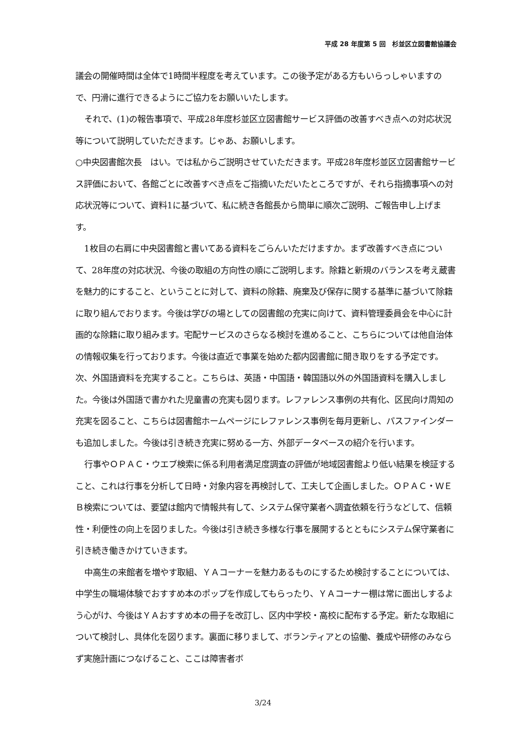平成 28 年度第 5 回　杉並区立図書館協議会
議会の開催時間は全体で1時間半程度を考えています。この後予定がある方もいらっしゃいますので、円滑に進行できるようにご協力をお願いいたします。
それで、(1)の報告事項で、平成28年度杉並区立図書館サービス評価の改善すべき点への対応状況等について説明していただきます。じゃあ、お願いします。
○中央図書館次長　はい。では私からご説明させていただきます。平成28年度杉並区立図書館サービス評価において、各館ごとに改善すべき点をご指摘いただいたところですが、それら指摘事項への対応状況等について、資料1に基づいて、私に続き各館長から簡単に順次ご説明、ご報告申し上げます。
1枚目の右肩に中央図書館と書いてある資料をごらんいただけますか。まず改善すべき点について、28年度の対応状況、今後の取組の方向性の順にご説明します。除籍と新規のバランスを考え蔵書を魅力的にすること、ということに対して、資料の除籍、廃棄及び保存に関する基準に基づいて除籍に取り組んでおります。今後は学びの場としての図書館の充実に向けて、資料管理委員会を中心に計画的な除籍に取り組みます。宅配サービスのさらなる検討を進めること、こちらについては他自治体の情報収集を行っております。今後は直近で事業を始めた都内図書館に聞き取りをする予定です。次、外国語資料を充実すること。こちらは、英語・中国語・韓国語以外の外国語資料を購入しました。今後は外国語で書かれた児童書の充実も図ります。レファレンス事例の共有化、区民向け周知の充実を図ること、こちらは図書館ホームページにレファレンス事例を毎月更新し、パスファインダーも追加しました。今後は引き続き充実に努める一方、外部データベースの紹介を行います。
行事やＯＰＡＣ・ウエブ検索に係る利用者満足度調査の評価が地域図書館より低い結果を検証すること、これは行事を分析して日時・対象内容を再検討して、工夫して企画しました。ＯＰＡＣ・ＷＥＢ検索については、要望は館内で情報共有して、システム保守業者へ調査依頼を行うなどして、信頼性・利便性の向上を図りました。今後は引き続き多様な行事を展開するとともにシステム保守業者に引き続き働きかけていきます。
中高生の来館者を増やす取組、ＹＡコーナーを魅力あるものにするため検討することについては、中学生の職場体験でおすすめ本のポップを作成してもらったり、ＹＡコーナー棚は常に面出しするよう心がけ、今後はＹＡおすすめ本の冊子を改訂し、区内中学校・高校に配布する予定。新たな取組について検討し、具体化を図ります。裏面に移りまして、ボランティアとの協働、養成や研修のみならず実施計画につなげること、ここは障害者ボ
3/24